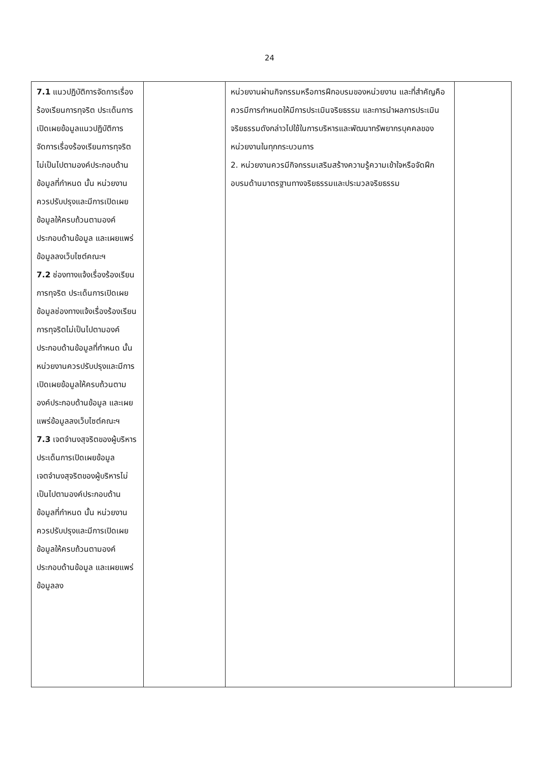24
| 7.1 แนวปฏิบัติการจัดการเรื่องร้องเรียนการทุจริต ประเด็นการเปิดเผยข้อมูลแนวปฏิบัติการจัดการเรื่องร้องเรียนการทุจริตไม่เป็นไปตามองค์ประกอบด้านข้อมูลที่กำหนด นั้น หน่วยงานควรปรับปรุงและมีการเปิดเผยข้อมูลให้ครบถ้วนตามองค์ประกอบด้านข้อมูล และเผยแพร่ข้อมูลลงเว็บไซต์คณะฯ 7.2 ช่องทางแจ้งเรื่องร้องเรียนการทุจริต ประเด็นการเปิดเผยข้อมูลช่องทางแจ้งเรื่องร้องเรียนการทุจริตไม่เป็นไปตามองค์ประกอบด้านข้อมูลที่กำหนด นั้น หน่วยงานควรปรับปรุงและมีการเปิดเผยข้อมูลให้ครบถ้วนตามองค์ประกอบด้านข้อมูล และเผยแพร่ข้อมูลลงเว็บไซต์คณะฯ 7.3 เจตจำนงสุจริตของผู้บริหาร ประเด็นการเปิดเผยข้อมูลเจตจำนงสุจริตของผู้บริหารไม่เป็นไปตามองค์ประกอบด้านข้อมูลที่กำหนด นั้น หน่วยงานควรปรับปรุงและมีการเปิดเผยข้อมูลให้ครบถ้วนตามองค์ประกอบด้านข้อมูล และเผยแพร่ข้อมูลลง | | หน่วยงานผ่านกิจกรรมหรือการฝึกอบรมของหน่วยงาน และที่สำคัญคือ ควรมีการกำหนดให้มีการประเมินจริยธรรม และการนำผลการประเมินจริยธรรมดังกล่าวไปใช้ในการบริหารและพัฒนาทรัพยากรบุคคลของหน่วยงานในทุกกระบวนการ 2. หน่วยงานควรมีกิจกรรมเสริมสร้างความรู้ความเข้าใจหรือจัดฝึกอบรมด้านมาตรฐานทางจริยธรรมและประมวลจริยธรรม | |